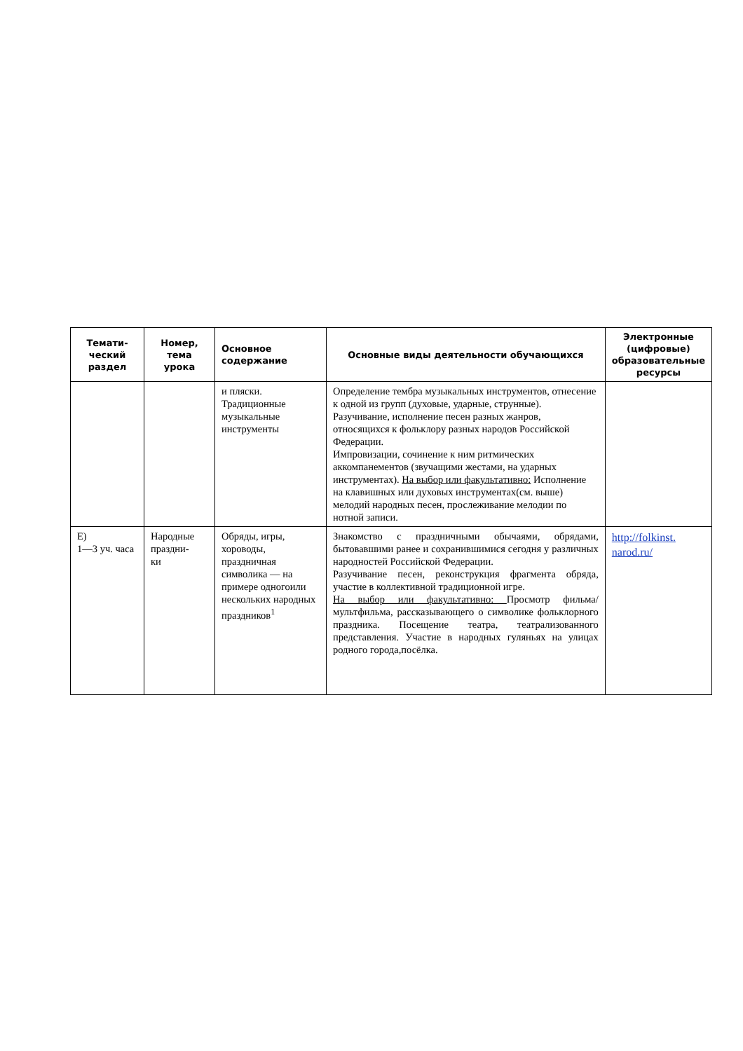| Темати- ческий раздел | Номер, тема урока | Основное содержание | Основные виды деятельности обучающихся | Электронные (цифровые) образовательные ресурсы |
| --- | --- | --- | --- | --- |
| | | и пляски. Традиционные музыкальные инструменты | Определение тембра музыкальных инструментов, отнесение к одной из групп (духовые, ударные, струнные). Разучивание, исполнение песен разных жанров, относящихся к фольклору разных народов Российской Федерации. Импровизации, сочинение к ним ритмических аккомпанементов (звучащими жестами, на ударных инструментах). На выбор или факультативно: Исполнение на клавишных или духовых инструментах(см. выше) мелодий народных песен, прослеживание мелодии по нотной записи. | |
| Е) 1—3 уч. часа | Народные праздни- ки | Обряды, игры, хороводы, праздничная символика — на примере одногоили нескольких народных праздников<sup>1</sup> | Знакомство с праздничными обычаями, обрядами, бытовавшими ранее и сохранившимися сегодня у различных народностей Российской Федерации. Разучивание песен, реконструкция фрагмента обряда, участие в коллективной традиционной игре. На выбор или факультативно: Просмотр фильма/ мультфильма, рассказывающего о символике фольклорного праздника. Посещение театра, театрализованного представления. Участие в народных гуляньях на улицах родного города,посёлка. | http://folkinst. narod.ru/ |